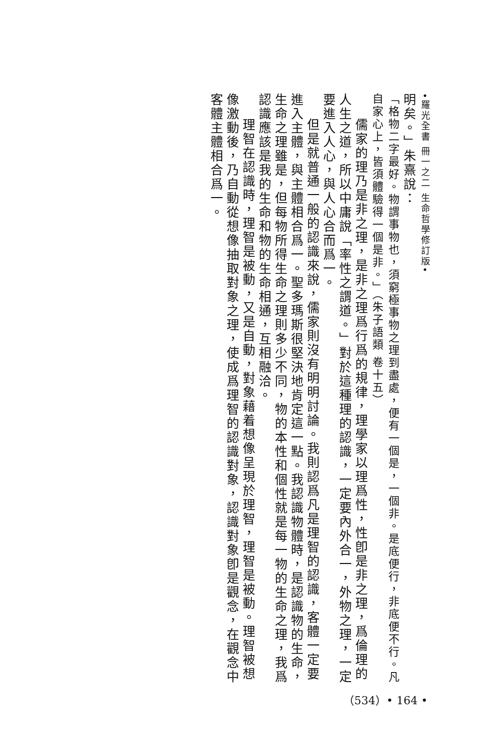•羅光全書 冊一之二 生命哲學修訂版•
明矣。」朱熹說：
「格物二字最好。物謂事物也，須窮極事物之理到盡處，便有一個是，一個非。是底便行，非底便不行。凡自家心上，皆須體驗得一個是非。」（朱子語類 卷十五）
儒家的理乃是非之理，是非之理爲行爲的規律，理學家以理爲性，性卽是非之理，爲倫理的人生之道，所以中庸說「率性之謂道。」對於這種理的認識，一定要內外合一，外物之理，一定要進入人心，與人心合而爲一。
但是就普通一般的認識來說，儒家則沒有明明討論。我則認爲凡是理智的認識，客體一定要進入主體，與主體相合爲一。聖多瑪斯很堅決地肯定這一點。我認識物體時，是認識物的生命，生命之理雖是，但每物所得生命之理則多少不同，物的本性和個性就是每一物的生命之理，我爲認識應該是我的生命和物的生命相通，互相融洽。
理智在認識時，理智是被動，又是自動，對象藉着想像呈現於理智，理智是被動。理智被想像激動後，乃自動從想像抽取對象之理，使成爲理智的認識對象，認識對象卽是觀念，在觀念中客體主體相合爲一。
（534）• 164 •